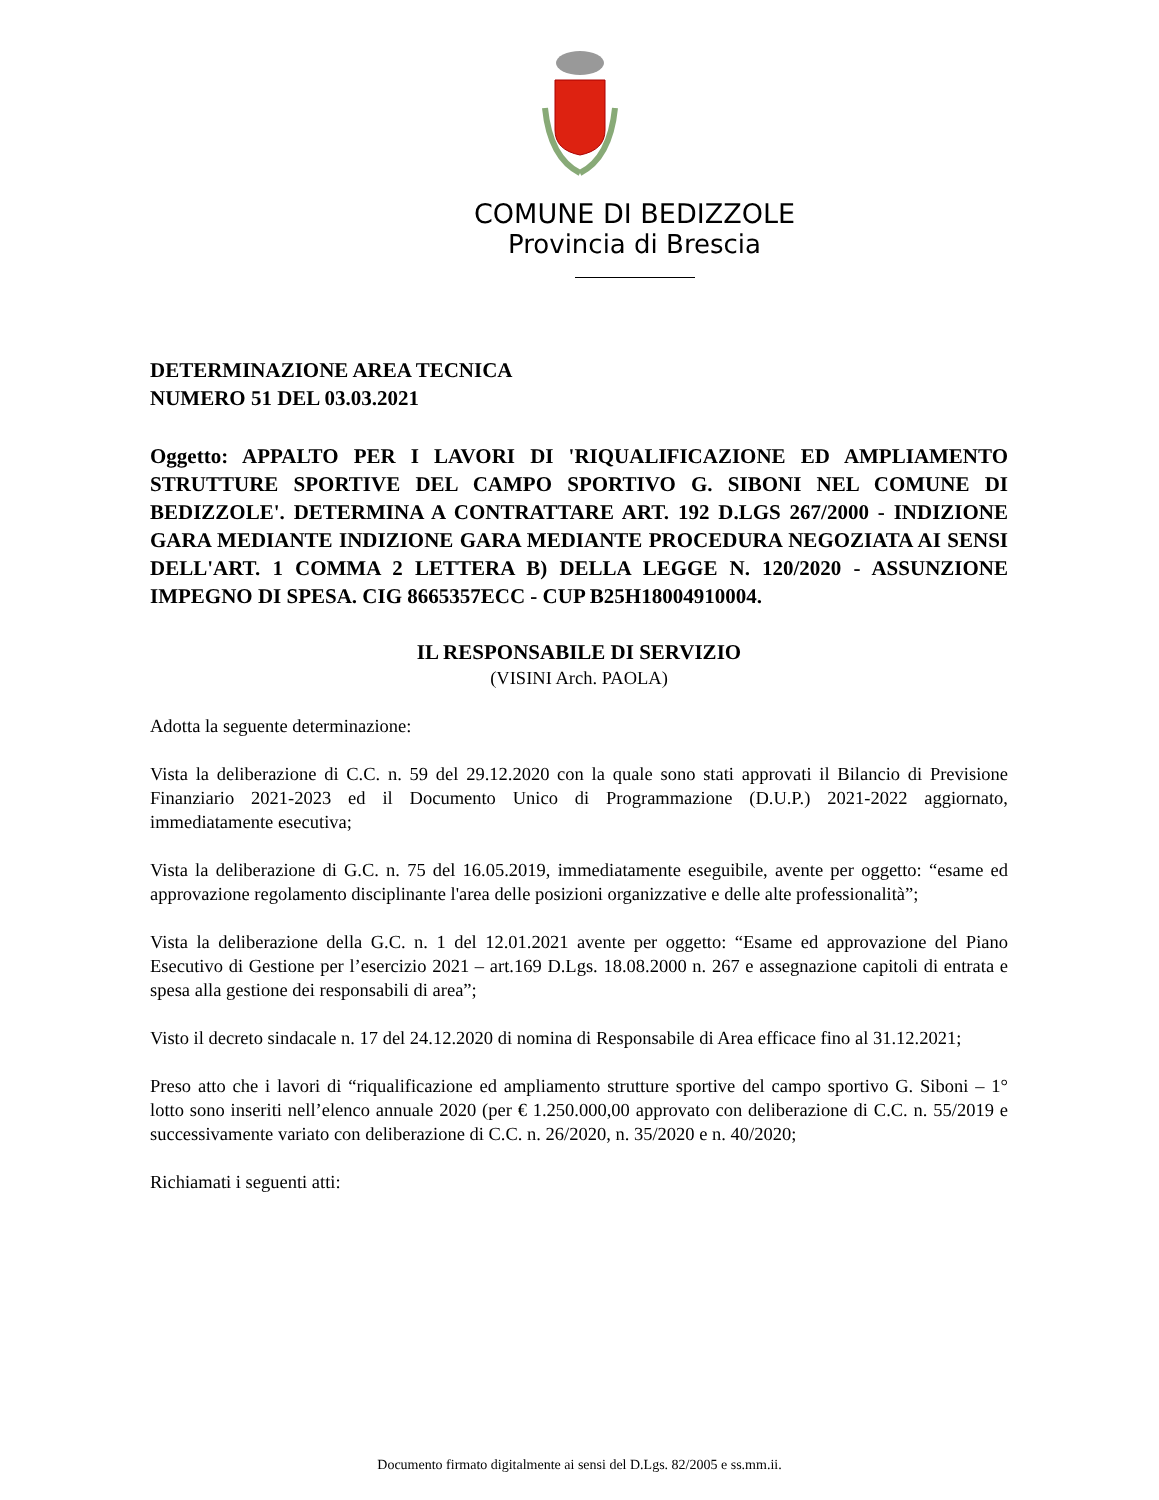COMUNE DI BEDIZZOLE
Provincia di Brescia
DETERMINAZIONE AREA TECNICA
NUMERO 51 DEL 03.03.2021
Oggetto: APPALTO PER I LAVORI DI 'RIQUALIFICAZIONE ED AMPLIAMENTO STRUTTURE SPORTIVE DEL CAMPO SPORTIVO G. SIBONI NEL COMUNE DI BEDIZZOLE'. DETERMINA A CONTRATTARE ART. 192 D.LGS 267/2000 - INDIZIONE GARA MEDIANTE INDIZIONE GARA MEDIANTE PROCEDURA NEGOZIATA AI SENSI DELL'ART. 1 COMMA 2 LETTERA B) DELLA LEGGE N. 120/2020 - ASSUNZIONE IMPEGNO DI SPESA. CIG 8665357ECC - CUP B25H18004910004.
IL RESPONSABILE DI SERVIZIO
(VISINI Arch. PAOLA)
Adotta la seguente determinazione:
Vista la deliberazione di C.C. n. 59 del 29.12.2020 con la quale sono stati approvati il Bilancio di Previsione Finanziario 2021-2023 ed il Documento Unico di Programmazione (D.U.P.) 2021-2022 aggiornato, immediatamente esecutiva;
Vista la deliberazione di G.C. n. 75 del 16.05.2019, immediatamente eseguibile, avente per oggetto: “esame ed approvazione regolamento disciplinante l'area delle posizioni organizzative e delle alte professionalità”;
Vista la deliberazione della G.C. n. 1 del 12.01.2021 avente per oggetto: “Esame ed approvazione del Piano Esecutivo di Gestione per l’esercizio 2021 – art.169 D.Lgs. 18.08.2000 n. 267 e assegnazione capitoli di entrata e spesa alla gestione dei responsabili di area”;
Visto il decreto sindacale n. 17 del 24.12.2020 di nomina di Responsabile di Area efficace fino al 31.12.2021;
Preso atto che i lavori di “riqualificazione ed ampliamento strutture sportive del campo sportivo G. Siboni – 1° lotto sono inseriti nell’elenco annuale 2020 (per € 1.250.000,00 approvato con deliberazione di C.C. n. 55/2019 e successivamente variato con deliberazione di C.C. n. 26/2020, n. 35/2020 e n. 40/2020;
Richiamati i seguenti atti:
Documento firmato digitalmente ai sensi del D.Lgs. 82/2005 e ss.mm.ii.